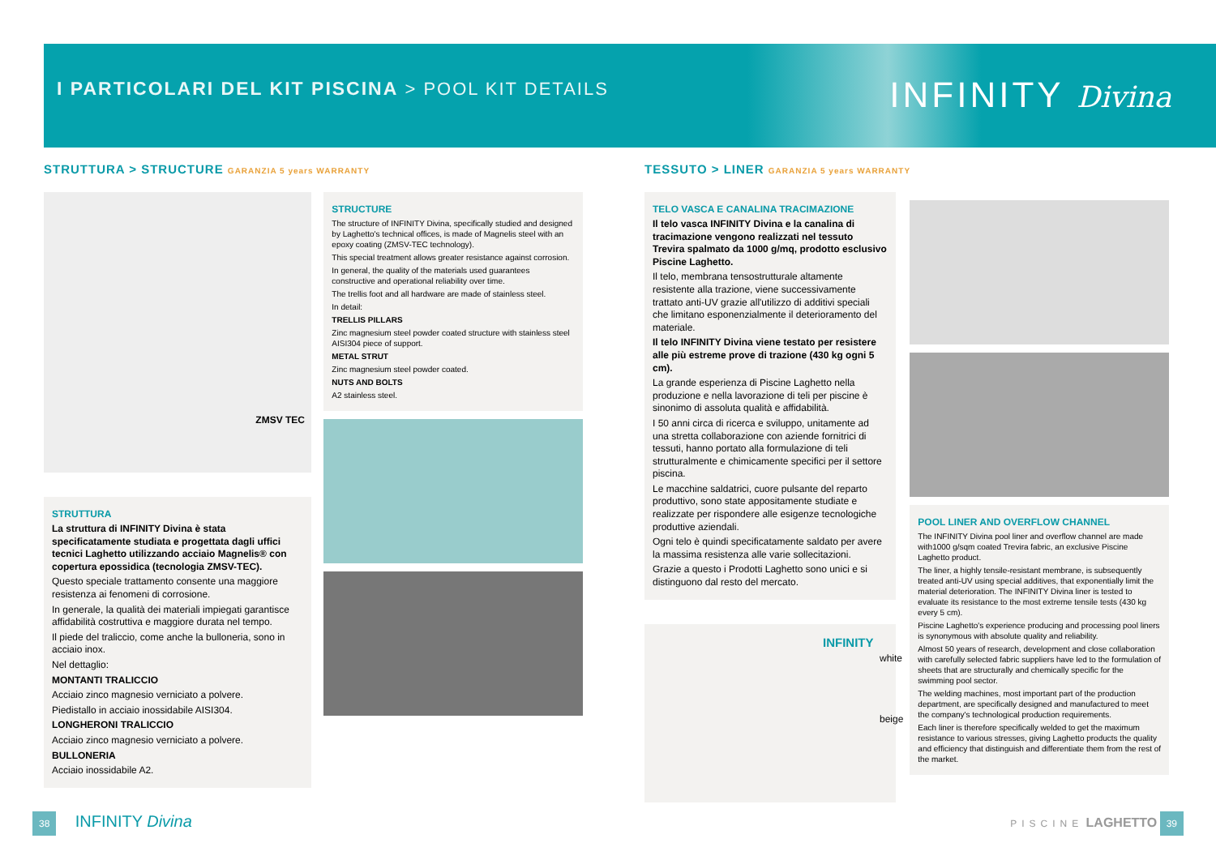I PARTICOLARI DEL KIT PISCINA > POOL KIT DETAILS
INFINITY Divina
STRUTTURA > STRUCTURE GARANZIA 5 years WARRANTY
ZMSV TEC
STRUTTURA
La struttura di INFINITY Divina è stata specificatamente studiata e progettata dagli uffici tecnici Laghetto utilizzando acciaio Magnelis® con copertura epossidica (tecnologia ZMSV-TEC).
Questo speciale trattamento consente una maggiore resistenza ai fenomeni di corrosione.
In generale, la qualità dei materiali impiegati garantisce affidabilità costruttiva e maggiore durata nel tempo.
Il piede del traliccio, come anche la bulloneria, sono in acciaio inox.
Nel dettaglio:
MONTANTI TRALICCIO
Acciaio zinco magnesio verniciato a polvere.
Piedistallo in acciaio inossidabile AISI304.
LONGHERONI TRALICCIO
Acciaio zinco magnesio verniciato a polvere.
BULLONERIA
Acciaio inossidabile A2.
STRUCTURE
The structure of INFINITY Divina, specifically studied and designed by Laghetto's technical offices, is made of Magnelis steel with an epoxy coating (ZMSV-TEC technology).
This special treatment allows greater resistance against corrosion.
In general, the quality of the materials used guarantees constructive and operational reliability over time.
The trellis foot and all hardware are made of stainless steel.
In detail:
TRELLIS PILLARS
Zinc magnesium steel powder coated structure with stainless steel AISI304 piece of support.
METAL STRUT
Zinc magnesium steel powder coated.
NUTS AND BOLTS
A2 stainless steel.
TESSUTO > LINER GARANZIA 5 years WARRANTY
TELO VASCA E CANALINA TRACIMAZIONE
Il telo vasca INFINITY Divina e la canalina di tracimazione vengono realizzati nel tessuto Trevira spalmato da 1000 g/mq, prodotto esclusivo Piscine Laghetto.
Il telo, membrana tensostrutturale altamente resistente alla trazione, viene successivamente trattato anti-UV grazie all'utilizzo di additivi speciali che limitano esponenzialmente il deterioramento del materiale.
Il telo INFINITY Divina viene testato per resistere alle più estreme prove di trazione (430 kg ogni 5 cm).
La grande esperienza di Piscine Laghetto nella produzione e nella lavorazione di teli per piscine è sinonimo di assoluta qualità e affidabilità.
I 50 anni circa di ricerca e sviluppo, unitamente ad una stretta collaborazione con aziende fornitrici di tessuti, hanno portato alla formulazione di teli strutturalmente e chimicamente specifici per il settore piscina.
Le macchine saldatrici, cuore pulsante del reparto produttivo, sono state appositamente studiate e realizzate per rispondere alle esigenze tecnologiche produttive aziendali.
Ogni telo è quindi specificatamente saldato per avere la massima resistenza alle varie sollecitazioni.
Grazie a questo i Prodotti Laghetto sono unici e si distinguono dal resto del mercato.
INFINITY
white
beige
POOL LINER AND OVERFLOW CHANNEL
The INFINITY Divina pool liner and overflow channel are made with1000 g/sqm coated Trevira fabric, an exclusive Piscine Laghetto product.
The liner, a highly tensile-resistant membrane, is subsequently treated anti-UV using special additives, that exponentially limit the material deterioration. The INFINITY Divina liner is tested to evaluate its resistance to the most extreme tensile tests (430 kg every 5 cm).
Piscine Laghetto's experience producing and processing pool liners is synonymous with absolute quality and reliability.
Almost 50 years of research, development and close collaboration with carefully selected fabric suppliers have led to the formulation of sheets that are structurally and chemically specific for the swimming pool sector.
The welding machines, most important part of the production department, are specifically designed and manufactured to meet the company's technological production requirements.
Each liner is therefore specifically welded to get the maximum resistance to various stresses, giving Laghetto products the quality and efficiency that distinguish and differentiate them from the rest of the market.
38 INFINITY Divina PISCINE LAGHETTO 39